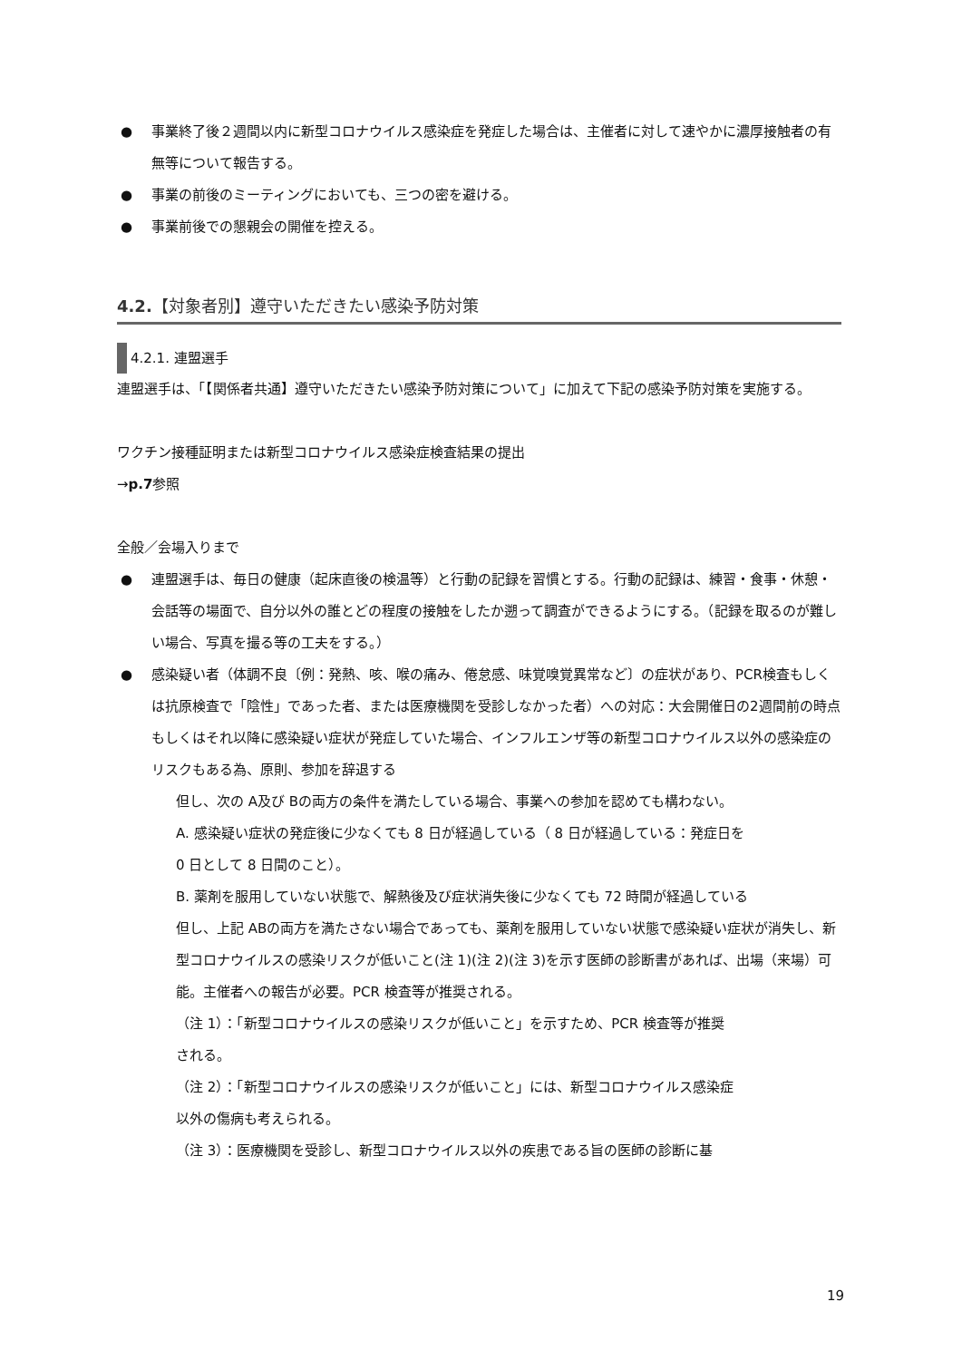● 事業終了後２週間以内に新型コロナウイルス感染症を発症した場合は、主催者に対して速やかに濃厚接触者の有無等について報告する。
● 事業の前後のミーティングにおいても、三つの密を避ける。
● 事業前後での懇親会の開催を控える。
4.2.【対象者別】遵守いただきたい感染予防対策
4.2.1. 連盟選手
連盟選手は、「【関係者共通】遵守いただきたい感染予防対策について」に加えて下記の感染予防対策を実施する。
ワクチン接種証明または新型コロナウイルス感染症検査結果の提出
→p.7参照
全般／会場入りまで
● 連盟選手は、毎日の健康（起床直後の検温等）と行動の記録を習慣とする。行動の記録は、練習・食事・休憩・会話等の場面で、自分以外の誰とどの程度の接触をしたか遡って調査ができるようにする。（記録を取るのが難しい場合、写真を撮る等の工夫をする。）
● 感染疑い者（体調不良〔例：発熱、咳、喉の痛み、倦怠感、味覚嗅覚異常など〕の症状があり、PCR検査もしくは抗原検査で「陰性」であった者、または医療機関を受診しなかった者）への対応：大会開催日の2週間前の時点もしくはそれ以降に感染疑い症状が発症していた場合、インフルエンザ等の新型コロナウイルス以外の感染症のリスクもある為、原則、参加を辞退する
但し、次の A及び Bの両方の条件を満たしている場合、事業への参加を認めても構わない。
A. 感染疑い症状の発症後に少なくても 8 日が経過している（ 8 日が経過している：発症日を 0 日として 8 日間のこと）。
B. 薬剤を服用していない状態で、解熱後及び症状消失後に少なくても 72 時間が経過している
但し、上記 ABの両方を満たさない場合であっても、薬剤を服用していない状態で感染疑い症状が消失し、新型コロナウイルスの感染リスクが低いこと(注 1)(注 2)(注 3)を示す医師の診断書があれば、出場（来場）可能。主催者への報告が必要。PCR 検査等が推奨される。
（注 1）：「新型コロナウイルスの感染リスクが低いこと」を示すため、PCR 検査等が推奨される。
（注 2）：「新型コロナウイルスの感染リスクが低いこと」には、新型コロナウイルス感染症以外の傷病も考えられる。
（注 3）：医療機関を受診し、新型コロナウイルス以外の疾患である旨の医師の診断に基
19